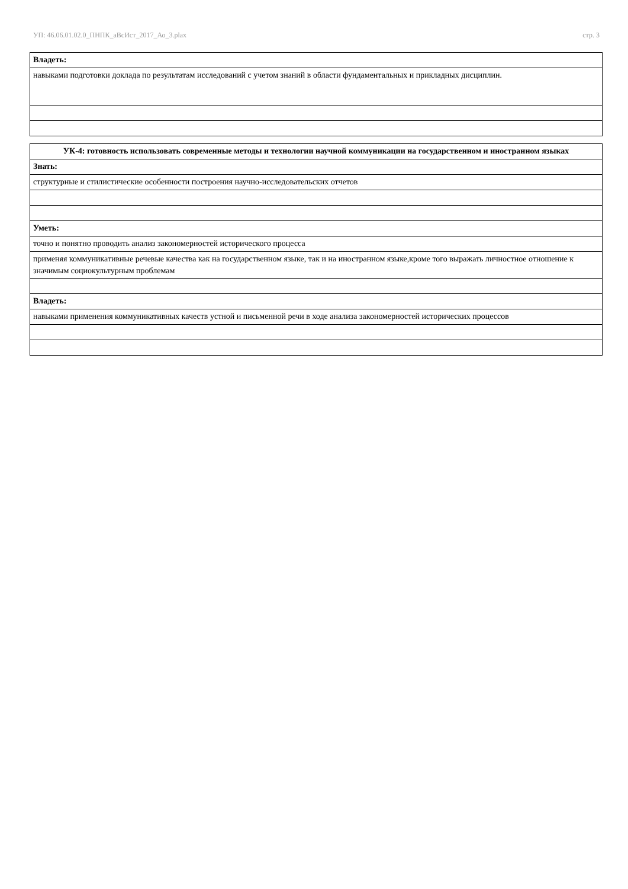УП: 46.06.01.02.0_ПНПК_аВсИст_2017_Ао_3.plax стр. 3
| Владеть: |
| навыками подготовки доклада по результатам исследований с учетом знаний в области фундаментальных и прикладных дисциплин. |
| УК-4: готовность использовать современные методы и технологии научной коммуникации на государственном и иностранном языках |
| Знать: |
| структурные и стилистические особенности построения научно-исследовательских отчетов |
| Уметь: |
| точно и понятно проводить анализ закономерностей исторического процесса |
| применяя коммуникативные речевые качества как на государственном языке, так и на иностранном языке,кроме того выражать личностное отношение к значимым социокультурным проблемам |
| Владеть: |
| навыками применения коммуникативных качеств устной и письменной речи в ходе анализа закономерностей исторических процессов |